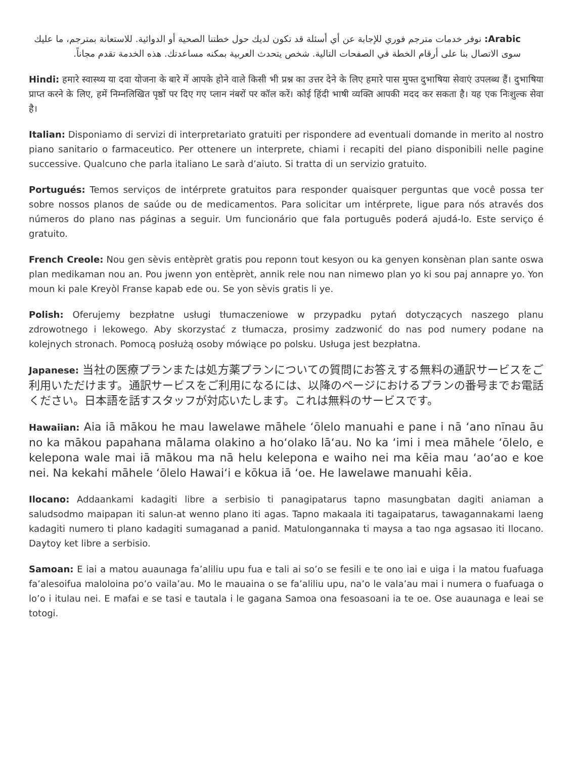Arabic: نوفر خدمات مترجم فوري للإجابة عن أي أسئلة قد تكون لديك حول خطتنا الصحية أو الدوائية. للاستعانة بمترجم، ما عليك سوى الاتصال بنا على أرقام الخطة في الصفحات التالية. شخص يتحدث العربية بمكنه مساعدتك. هذه الخدمة تقدم مجاناً.
Hindi: हमारे स्वास्थ्य या दवा योजना के बारे में आपके होने वाले किसी भी प्रश्न का उत्तर देने के लिए हमारे पास मुफ्त दुभाषिया सेवाएं उपलब्ध हैं। दुभाषिया प्राप्त करने के लिए, हमें निम्नलिखित पृष्ठों पर दिए गए प्लान नंबरों पर कॉल करें। कोई हिंदी भाषी व्यक्ति आपकी मदद कर सकता है। यह एक निःशुल्क सेवा है।
Italian: Disponiamo di servizi di interpretariato gratuiti per rispondere ad eventuali domande in merito al nostro piano sanitario o farmaceutico. Per ottenere un interprete, chiami i recapiti del piano disponibili nelle pagine successive. Qualcuno che parla italiano Le sarà d’aiuto. Si tratta di un servizio gratuito.
Portugués: Temos serviços de intérprete gratuitos para responder quaisquer perguntas que você possa ter sobre nossos planos de saúde ou de medicamentos. Para solicitar um intérprete, ligue para nós através dos números do plano nas páginas a seguir. Um funcionário que fala português poderá ajudá-lo. Este serviço é gratuito.
French Creole: Nou gen sèvis entèprèt gratis pou reponn tout kesyon ou ka genyen konsènan plan sante oswa plan medikaman nou an. Pou jwenn yon entèprèt, annik rele nou nan nimewo plan yo ki sou paj annapre yo. Yon moun ki pale Kreyòl Franse kapab ede ou. Se yon sèvis gratis li ye.
Polish: Oferujemy bezpłatne usługi tłumaczeniowe w przypadku pytań dotyczących naszego planu zdrowotnego i lekowego. Aby skorzystać z tłumacza, prosimy zadzwonić do nas pod numery podane na kolejnych stronach. Pomocą posłużą osoby mówiące po polsku. Usługa jest bezpłatna.
Japanese: 当社の医療プランまたは処方薬プランについての質問にお答えする無料の通訳サービスをご利用いただけます。通訳サービスをご利用になるには、以降のページにおけるプランの番号までお電話ください。日本語を話すスタッフが対応いたします。これは無料のサービスです。
Hawaiian: Aia iā mākou he mau lawelawe māhele ʻōlelo manuahi e pane i nā ʻano nīnau āu no ka mākou papahana mālama olakino a hoʻolako lāʻau. No ka ʻimi i mea māhele ʻōlelo, e kelepona wale mai iā mākou ma nā helu kelepona e waiho nei ma kēia mau ʻaoʻao e koe nei. Na kekahi māhele ʻōlelo Hawaiʻi e kōkua iā ʻoe. He lawelawe manuahi kēia.
Ilocano: Addaankami kadagiti libre a serbisio ti panagipatarus tapno masungbatan dagiti aniaman a saludsodmo maipapan iti salun-at wenno plano iti agas. Tapno makaala iti tagaipatarus, tawagannakami laeng kadagiti numero ti plano kadagiti sumaganad a panid. Matulongannaka ti maysa a tao nga agsasao iti Ilocano. Daytoy ket libre a serbisio.
Samoan: E iai a matou auaunaga fa’aliliu upu fua e tali ai so’o se fesili e te ono iai e uiga i la matou fuafuaga fa’alesoifua maloloina po’o vaila’au. Mo le mauaina o se fa’aliliu upu, na’o le vala’au mai i numera o fuafuaga o lo’o i itulau nei. E mafai e se tasi e tautala i le gagana Samoa ona fesoasoani ia te oe. Ose auaunaga e leai se totogi.